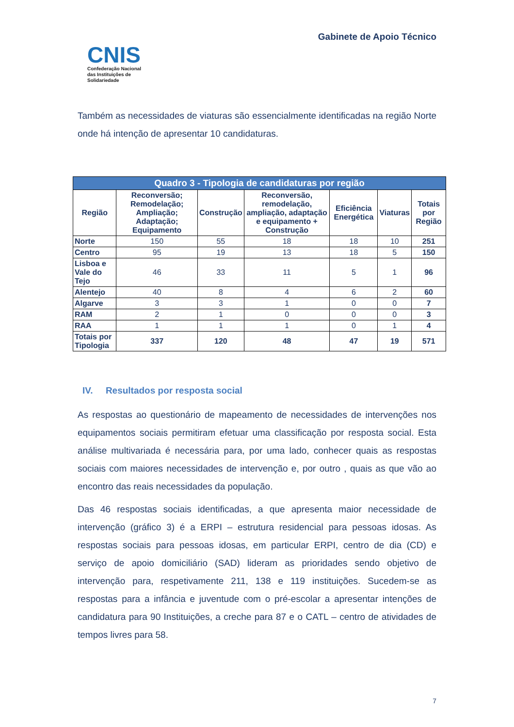CNIS
Confederação Nacional
das Instituições de
Solidariedade
Gabinete de Apoio Técnico
Também as necessidades de viaturas são essencialmente identificadas na região Norte onde há intenção de apresentar 10 candidaturas.
| Quadro 3 - Tipologia de candidaturas por região | | | | | | |
| --- | --- | --- | --- | --- | --- | --- |
| Região | Reconversão; Remodelação; Ampliação; Adaptação; Equipamento | Construção | Reconversão, remodelação, ampliação, adaptação e equipamento + Construção | Eficiência Energética | Viaturas | Totais por Região |
| Norte | 150 | 55 | 18 | 18 | 10 | 251 |
| Centro | 95 | 19 | 13 | 18 | 5 | 150 |
| Lisboa e Vale do Tejo | 46 | 33 | 11 | 5 | 1 | 96 |
| Alentejo | 40 | 8 | 4 | 6 | 2 | 60 |
| Algarve | 3 | 3 | 1 | 0 | 0 | 7 |
| RAM | 2 | 1 | 0 | 0 | 0 | 3 |
| RAA | 1 | 1 | 1 | 0 | 1 | 4 |
| Totais por Tipologia | 337 | 120 | 48 | 47 | 19 | 571 |
IV. Resultados por resposta social
As respostas ao questionário de mapeamento de necessidades de intervenções nos equipamentos sociais permitiram efetuar uma classificação por resposta social. Esta análise multivariada é necessária para, por uma lado, conhecer quais as respostas sociais com maiores necessidades de intervenção e, por outro , quais as que vão ao encontro das reais necessidades da população.
Das 46 respostas sociais identificadas, a que apresenta maior necessidade de intervenção (gráfico 3) é a ERPI – estrutura residencial para pessoas idosas. As respostas sociais para pessoas idosas, em particular ERPI, centro de dia (CD) e serviço de apoio domiciliário (SAD) lideram as prioridades sendo objetivo de intervenção para, respetivamente 211, 138 e 119 instituições. Sucedem-se as respostas para a infância e juventude com o pré-escolar a apresentar intenções de candidatura para 90 Instituições, a creche para 87 e o CATL – centro de atividades de tempos livres para 58.
7